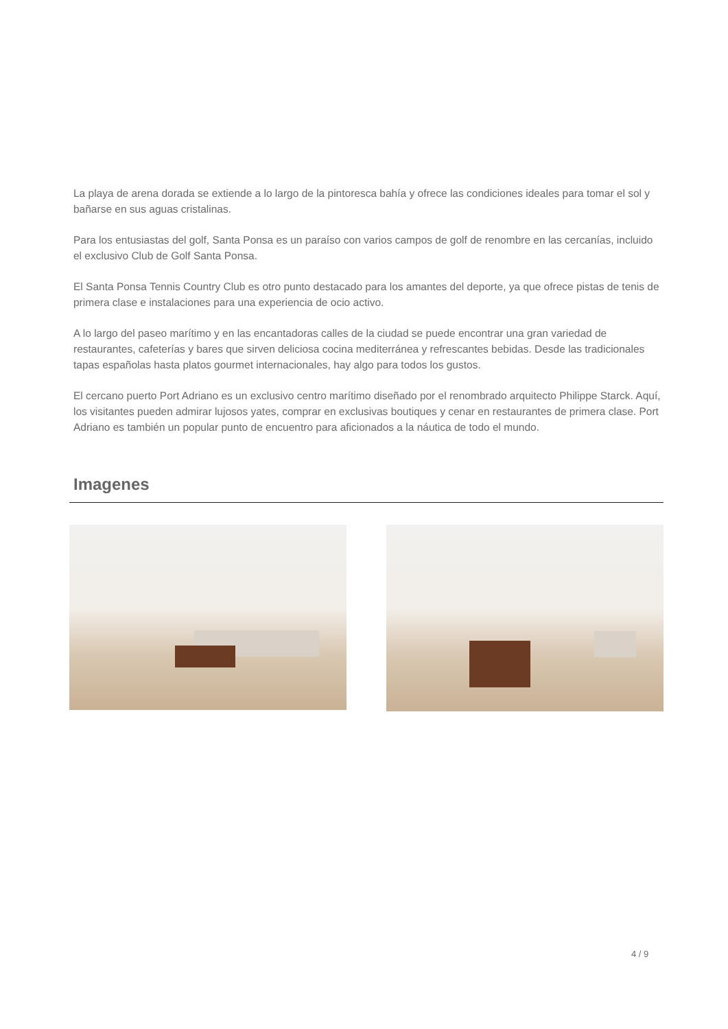La playa de arena dorada se extiende a lo largo de la pintoresca bahía y ofrece las condiciones ideales para tomar el sol y bañarse en sus aguas cristalinas.
Para los entusiastas del golf, Santa Ponsa es un paraíso con varios campos de golf de renombre en las cercanías, incluido el exclusivo Club de Golf Santa Ponsa.
El Santa Ponsa Tennis Country Club es otro punto destacado para los amantes del deporte, ya que ofrece pistas de tenis de primera clase e instalaciones para una experiencia de ocio activo.
A lo largo del paseo marítimo y en las encantadoras calles de la ciudad se puede encontrar una gran variedad de restaurantes, cafeterías y bares que sirven deliciosa cocina mediterránea y refrescantes bebidas. Desde las tradicionales tapas españolas hasta platos gourmet internacionales, hay algo para todos los gustos.
El cercano puerto Port Adriano es un exclusivo centro marítimo diseñado por el renombrado arquitecto Philippe Starck. Aquí, los visitantes pueden admirar lujosos yates, comprar en exclusivas boutiques y cenar en restaurantes de primera clase. Port Adriano es también un popular punto de encuentro para aficionados a la náutica de todo el mundo.
Imagenes
4 / 9